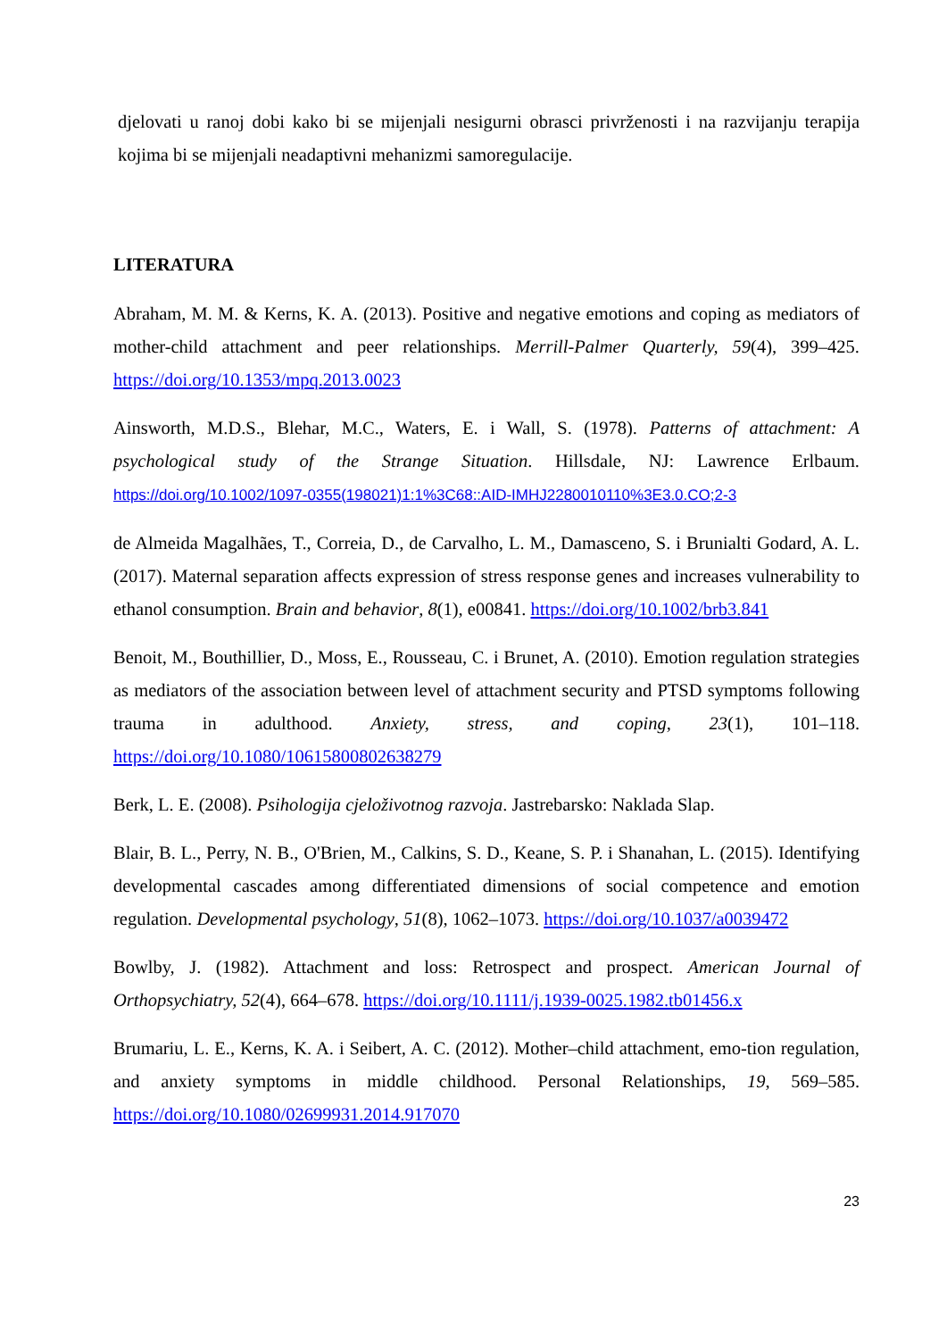djelovati u ranoj dobi kako bi se mijenjali nesigurni obrasci privrženosti i na razvijanju terapija kojima bi se mijenjali neadaptivni mehanizmi samoregulacije.
LITERATURA
Abraham, M. M. & Kerns, K. A. (2013). Positive and negative emotions and coping as mediators of mother-child attachment and peer relationships. Merrill-Palmer Quarterly, 59(4), 399–425. https://doi.org/10.1353/mpq.2013.0023
Ainsworth, M.D.S., Blehar, M.C., Waters, E. i Wall, S. (1978). Patterns of attachment: A psychological study of the Strange Situation. Hillsdale, NJ: Lawrence Erlbaum. https://doi.org/10.1002/1097-0355(198021)1:1%3C68::AID-IMHJ2280010110%3E3.0.CO;2-3
de Almeida Magalhães, T., Correia, D., de Carvalho, L. M., Damasceno, S. i Brunialti Godard, A. L. (2017). Maternal separation affects expression of stress response genes and increases vulnerability to ethanol consumption. Brain and behavior, 8(1), e00841. https://doi.org/10.1002/brb3.841
Benoit, M., Bouthillier, D., Moss, E., Rousseau, C. i Brunet, A. (2010). Emotion regulation strategies as mediators of the association between level of attachment security and PTSD symptoms following trauma in adulthood. Anxiety, stress, and coping, 23(1), 101–118. https://doi.org/10.1080/10615800802638279
Berk, L. E. (2008). Psihologija cjeloživotnog razvoja. Jastrebarsko: Naklada Slap.
Blair, B. L., Perry, N. B., O'Brien, M., Calkins, S. D., Keane, S. P. i Shanahan, L. (2015). Identifying developmental cascades among differentiated dimensions of social competence and emotion regulation. Developmental psychology, 51(8), 1062–1073. https://doi.org/10.1037/a0039472
Bowlby, J. (1982). Attachment and loss: Retrospect and prospect. American Journal of Orthopsychiatry, 52(4), 664–678. https://doi.org/10.1111/j.1939-0025.1982.tb01456.x
Brumariu, L. E., Kerns, K. A. i Seibert, A. C. (2012). Mother–child attachment, emo-tion regulation, and anxiety symptoms in middle childhood. Personal Relationships, 19, 569–585. https://doi.org/10.1080/02699931.2014.917070
23